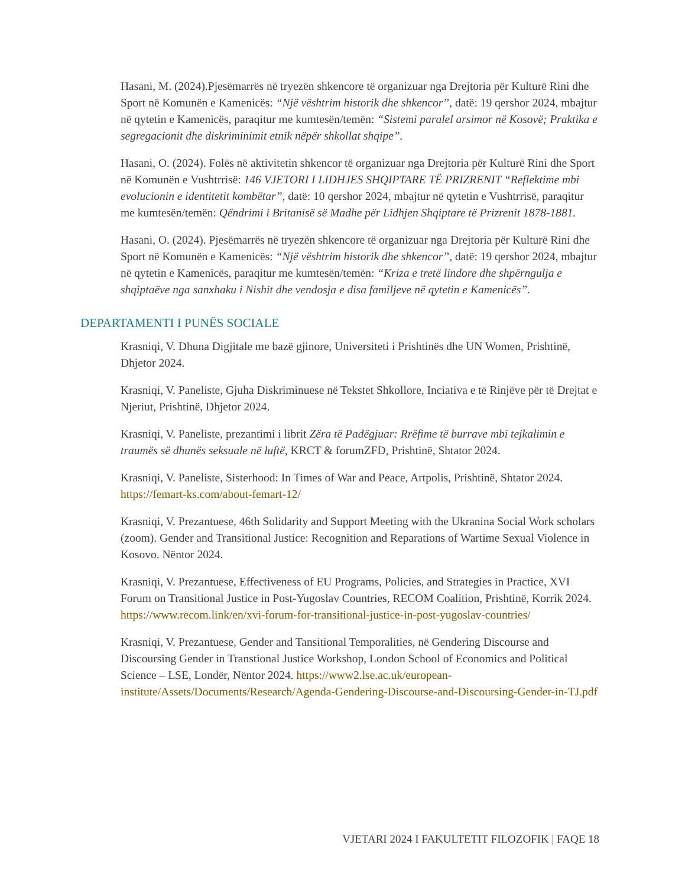Hasani, M. (2024).Pjesëmarrës në tryezën shkencore të organizuar nga Drejtoria për Kulturë Rini dhe Sport në Komunën e Kamenicës: “Një vështrim historik dhe shkencor”, datë: 19 qershor 2024, mbajtur në qytetin e Kamenicës, paraqitur me kumtesën/temën: “Sistemi paralel arsimor në Kosovë; Praktika e segregacionit dhe diskriminimit etnik nëpër shkollat shqipe”.
Hasani, O. (2024). Folës në aktivitetin shkencor të organizuar nga Drejtoria për Kulturë Rini dhe Sport në Komunën e Vushtrrisë: 146 VJETORI I LIDHJES SHQIPTARE TË PRIZRENIT “Reflektime mbi evolucionin e identitetit kombëtar”, datë: 10 qershor 2024, mbajtur në qytetin e Vushtrrisë, paraqitur me kumtesën/temën: Qëndrimi i Britanisë së Madhe për Lidhjen Shqiptare të Prizrenit 1878-1881.
Hasani, O. (2024). Pjesëmarrës në tryezën shkencore të organizuar nga Drejtoria për Kulturë Rini dhe Sport në Komunën e Kamenicës: “Një vështrim historik dhe shkencor”, datë: 19 qershor 2024, mbajtur në qytetin e Kamenicës, paraqitur me kumtesën/temën: “Kriza e tretë lindore dhe shpërngulja e shqiptaëve nga sanxhaku i Nishit dhe vendosja e disa familjeve në qytetin e Kamenicës”.
DEPARTAMENTI I PUNËS SOCIALE
Krasniqi, V. Dhuna Digjitale me bazë gjinore, Universiteti i Prishtinës dhe UN Women, Prishtinë, Dhjetor 2024.
Krasniqi, V. Paneliste, Gjuha Diskriminuese në Tekstet Shkollore, Inciativa e të Rinjëve për të Drejtat e Njeriut, Prishtinë, Dhjetor 2024.
Krasniqi, V. Paneliste, prezantimi i librit Zëra të Padëgjuar: Rrëfime të burrave mbi tejkalimin e traumës së dhunës seksuale në luftë, KRCT & forumZFD, Prishtinë, Shtator 2024.
Krasniqi, V. Paneliste, Sisterhood: In Times of War and Peace, Artpolis, Prishtinë, Shtator 2024. https://femart-ks.com/about-femart-12/
Krasniqi, V. Prezantuese, 46th Solidarity and Support Meeting with the Ukranina Social Work scholars (zoom). Gender and Transitional Justice: Recognition and Reparations of Wartime Sexual Violence in Kosovo. Nëntor 2024.
Krasniqi, V. Prezantuese, Effectiveness of EU Programs, Policies, and Strategies in Practice, XVI Forum on Transitional Justice in Post-Yugoslav Countries, RECOM Coalition, Prishtinë, Korrik 2024. https://www.recom.link/en/xvi-forum-for-transitional-justice-in-post-yugoslav-countries/
Krasniqi, V. Prezantuese, Gender and Tansitional Temporalities, në Gendering Discourse and Discoursing Gender in Transtional Justice Workshop, London School of Economics and Political Science – LSE, Londër, Nëntor 2024. https://www2.lse.ac.uk/european-institute/Assets/Documents/Research/Agenda-Gendering-Discourse-and-Discoursing-Gender-in-TJ.pdf
VJETARI 2024 I FAKULTETIT FILOZOFIK | FAQE 18